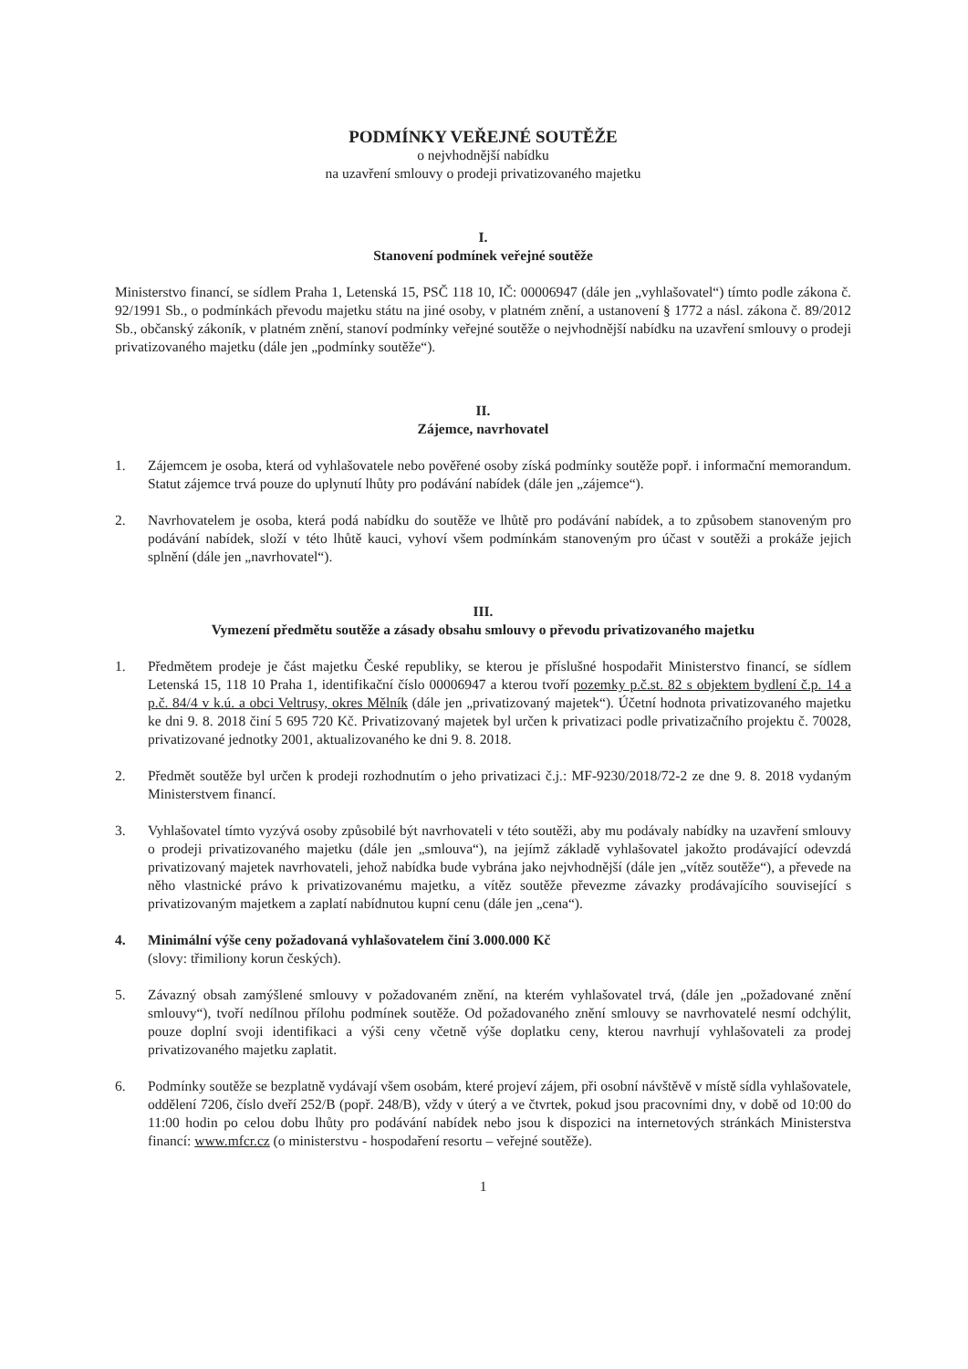PODMÍNKY VEŘEJNÉ SOUTĚŽE
o nejvhodnější nabídku
na uzavření smlouvy o prodeji privatizovaného majetku
I.
Stanovení podmínek veřejné soutěže
Ministerstvo financí, se sídlem Praha 1, Letenská 15, PSČ 118 10, IČ: 00006947 (dále jen „vyhlašovatel“) tímto podle zákona č. 92/1991 Sb., o podmínkách převodu majetku státu na jiné osoby, v platném znění, a ustanovení § 1772 a násl. zákona č. 89/2012 Sb., občanský zákoník, v platném znění, stanoví podmínky veřejné soutěže o nejvhodnější nabídku na uzavření smlouvy o prodeji privatizovaného majetku (dále jen „podmínky soutěže“).
II.
Zájemce, navrhovatel
1. Zájemcem je osoba, která od vyhlašovatele nebo pověřené osoby získá podmínky soutěže popř. i informační memorandum. Statut zájemce trvá pouze do uplynutí lhůty pro podávání nabídek (dále jen „zájemce“).
2. Navrhovatelem je osoba, která podá nabídku do soutěže ve lhůtě pro podávání nabídek, a to způsobem stanoveným pro podávání nabídek, složí v této lhůtě kauci, vyhoví všem podmínkám stanoveným pro účast v soutěži a prokáže jejich splnění (dále jen „navrhovatel“).
III.
Vymezení předmětu soutěže a zásady obsahu smlouvy o převodu privatizovaného majetku
1. Předmětem prodeje je část majetku České republiky, se kterou je příslušné hospodařit Ministerstvo financí, se sídlem Letenská 15, 118 10 Praha 1, identifikační číslo 00006947 a kterou tvoří pozemky p.č.st. 82 s objektem bydlení č.p. 14 a p.č. 84/4 v k.ú. a obci Veltrusy, okres Mělník (dále jen „privatizovaný majetek“). Účetní hodnota privatizovaného majetku ke dni 9. 8. 2018 činí 5 695 720 Kč. Privatizovaný majetek byl určen k privatizaci podle privatizačního projektu č. 70028, privatizované jednotky 2001, aktualizovaného ke dni 9. 8. 2018.
2. Předmět soutěže byl určen k prodeji rozhodnutím o jeho privatizaci č.j.: MF-9230/2018/72-2 ze dne 9. 8. 2018 vydaným Ministerstvem financí.
3. Vyhlašovatel tímto vyzývá osoby způsobilé být navrhovateli v této soutěži, aby mu podávaly nabídky na uzavření smlouvy o prodeji privatizovaného majetku (dále jen „smlouva“), na jejímž základě vyhlašovatel jakožto prodávající odevzdá privatizovaný majetek navrhovateli, jehož nabídka bude vybrána jako nejvhodnější (dále jen „vítěz soutěže“), a převede na něho vlastnické právo k privatizovanému majetku, a vítěz soutěže převezme závazky prodávajícího související s privatizovaným majetkem a zaplatí nabídnutou kupní cenu (dále jen „cena“).
4. Minimální výše ceny požadovaná vyhlašovatelem činí 3.000.000 Kč
(slovy: třimiliony korun českých).
5. Závazný obsah zamýšlené smlouvy v požadovaném znění, na kterém vyhlašovatel trvá, (dále jen „požadované znění smlouvy“), tvoří nedílnou přílohu podmínek soutěže. Od požadovaného znění smlouvy se navrhovatelé nesmí odchýlit, pouze doplní svoji identifikaci a výši ceny včetně výše doplatku ceny, kterou navrhují vyhlašovateli za prodej privatizovaného majetku zaplatit.
6. Podmínky soutěže se bezplatně vydávají všem osobám, které projeví zájem, při osobní návštěvě v místě sídla vyhlašovatele, oddělení 7206, číslo dveří 252/B (popř. 248/B), vždy v úterý a ve čtvrtek, pokud jsou pracovními dny, v době od 10:00 do 11:00 hodin po celou dobu lhůty pro podávání nabídek nebo jsou k dispozici na internetových stránkách Ministerstva financí: www.mfcr.cz (o ministerstvu - hospodaření resortu – veřejné soutěže).
1